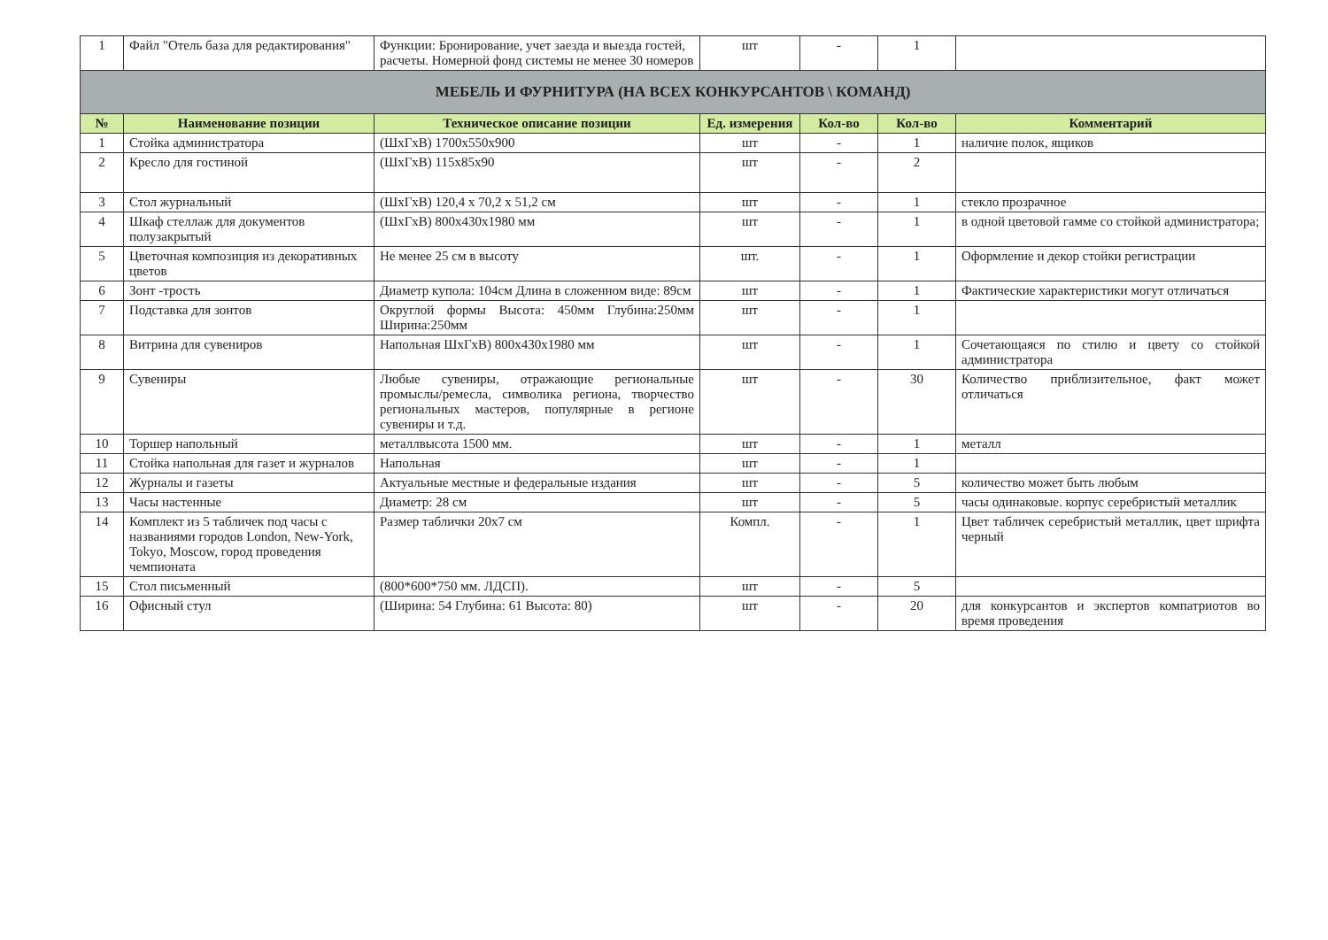| 1 | Файл "Отель база для редактирования" | Функции: Бронирование, учет заезда и выезда гостей, расчеты. Номерной фонд системы не менее 30 номеров | шт | - | 1 | |
| МЕБЕЛЬ И ФУРНИТУРА (НА ВСЕХ КОНКУРСАНТОВ \ КОМАНД) | | | | | | |
| № | Наименование позиции | Техническое описание позиции | Ед. измерения | Кол-во | Кол-во | Комментарий |
| 1 | Стойка администратора | (ШхГхВ) 1700х550х900 | шт | - | 1 | наличие полок, ящиков |
| 2 | Кресло для гостиной | (ШхГхВ) 115х85х90 | шт | - | 2 | |
| 3 | Стол журнальный | (ШхГхВ) 120,4 х 70,2 х 51,2 см | шт | - | 1 | стекло прозрачное |
| 4 | Шкаф стеллаж для документов полузакрытый | (ШхГхВ) 800х430х1980 мм | шт | - | 1 | в одной цветовой гамме со стойкой администратора; |
| 5 | Цветочная композиция из декоративных цветов | Не менее 25 см в высоту | шт. | - | 1 | Оформление и декор стойки регистрации |
| 6 | Зонт -трость | Диаметр купола: 104см Длина в сложенном виде: 89см | шт | - | 1 | Фактические характеристики могут отличаться |
| 7 | Подставка для зонтов | Округлой формы Высота: 450мм Глубина:250мм Ширина:250мм | шт | - | 1 | |
| 8 | Витрина для сувениров | Напольная ШхГхВ) 800х430х1980 мм | шт | - | 1 | Сочетающаяся по стилю и цвету со стойкой администратора |
| 9 | Сувениры | Любые сувениры, отражающие региональные промыслы/ремесла, символика региона, творчество региональных мастеров, популярные в регионе сувениры и т.д. | шт | - | 30 | Количество приблизительное, факт может отличаться |
| 10 | Торшер напольный | металлвысота 1500 мм. | шт | - | 1 | металл |
| 11 | Стойка напольная для газет и журналов | Напольная | шт | - | 1 | |
| 12 | Журналы и газеты | Актуальные местные и федеральные издания | шт | - | 5 | количество может быть любым |
| 13 | Часы настенные | Диаметр: 28 см | шт | - | 5 | часы одинаковые. корпус серебристый металлик |
| 14 | Комплект из 5 табличек под часы с названиями городов London, New-York, Tokyo, Moscow, город проведения чемпионата | Размер таблички 20х7 см | Компл. | - | 1 | Цвет табличек серебристый металлик, цвет шрифта черный |
| 15 | Стол письменный | (800*600*750 мм. ЛДСП). | шт | - | 5 | |
| 16 | Офисный стул | (Ширина: 54 Глубина: 61 Высота: 80) | шт | - | 20 | для конкурсантов и экспертов компатриотов во время проведения |